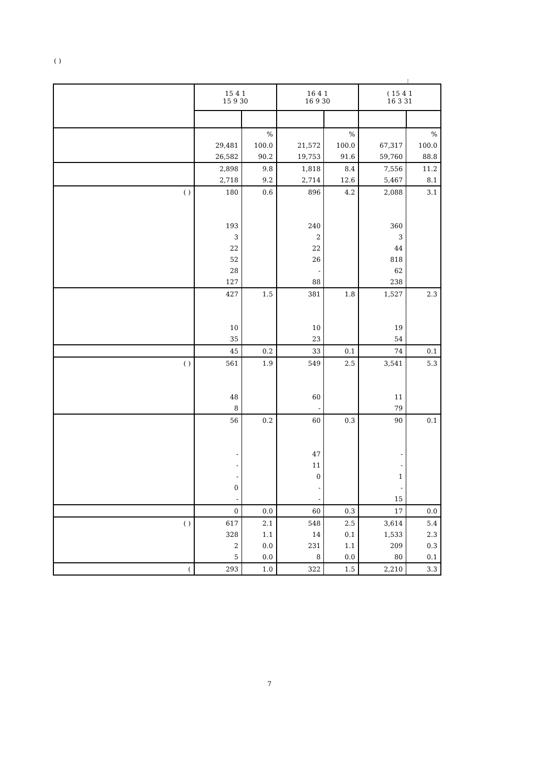( )
:
| | 15 4 1 15 9 30 | | 16 4 1 16 9 30 | | ( 15 4 1 16 3 31 | |
| --- | --- | --- | --- | --- | --- | --- |
| | | % | | % | | % |
| | 29,481 | 100.0 | 21,572 | 100.0 | 67,317 | 100.0 |
| | 26,582 | 90.2 | 19,753 | 91.6 | 59,760 | 88.8 |
| | 2,898 | 9.8 | 1,818 | 8.4 | 7,556 | 11.2 |
| | 2,718 | 9.2 | 2,714 | 12.6 | 5,467 | 8.1 |
| ( ) | 180 | 0.6 | 896 | 4.2 | 2,088 | 3.1 |
| | 193 | | 240 | | 360 | |
| | 3 | | 2 | | 3 | |
| | 22 | | 22 | | 44 | |
| | 52 | | 26 | | 818 | |
| | 28 | | - | | 62 | |
| | 127 | | 88 | | 238 | |
| | 427 | 1.5 | 381 | 1.8 | 1,527 | 2.3 |
| | 10 | | 10 | | 19 | |
| | 35 | | 23 | | 54 | |
| | 45 | 0.2 | 33 | 0.1 | 74 | 0.1 |
| ( ) | 561 | 1.9 | 549 | 2.5 | 3,541 | 5.3 |
| | 48 | | 60 | | 11 | |
| | 8 | | - | | 79 | |
| | 56 | 0.2 | 60 | 0.3 | 90 | 0.1 |
| | - | | 47 | | - | |
| | - | | 11 | | - | |
| | - | | 0 | | 1 | |
| | 0 | | - | | - | |
| | - | | - | | 15 | |
| | 0 | 0.0 | 60 | 0.3 | 17 | 0.0 |
| ( ) | 617 | 2.1 | 548 | 2.5 | 3,614 | 5.4 |
| | 328 | 1.1 | 14 | 0.1 | 1,533 | 2.3 |
| | 2 | 0.0 | 231 | 1.1 | 209 | 0.3 |
| | 5 | 0.0 | 8 | 0.0 | 80 | 0.1 |
| ( | 293 | 1.0 | 322 | 1.5 | 2,210 | 3.3 |
7